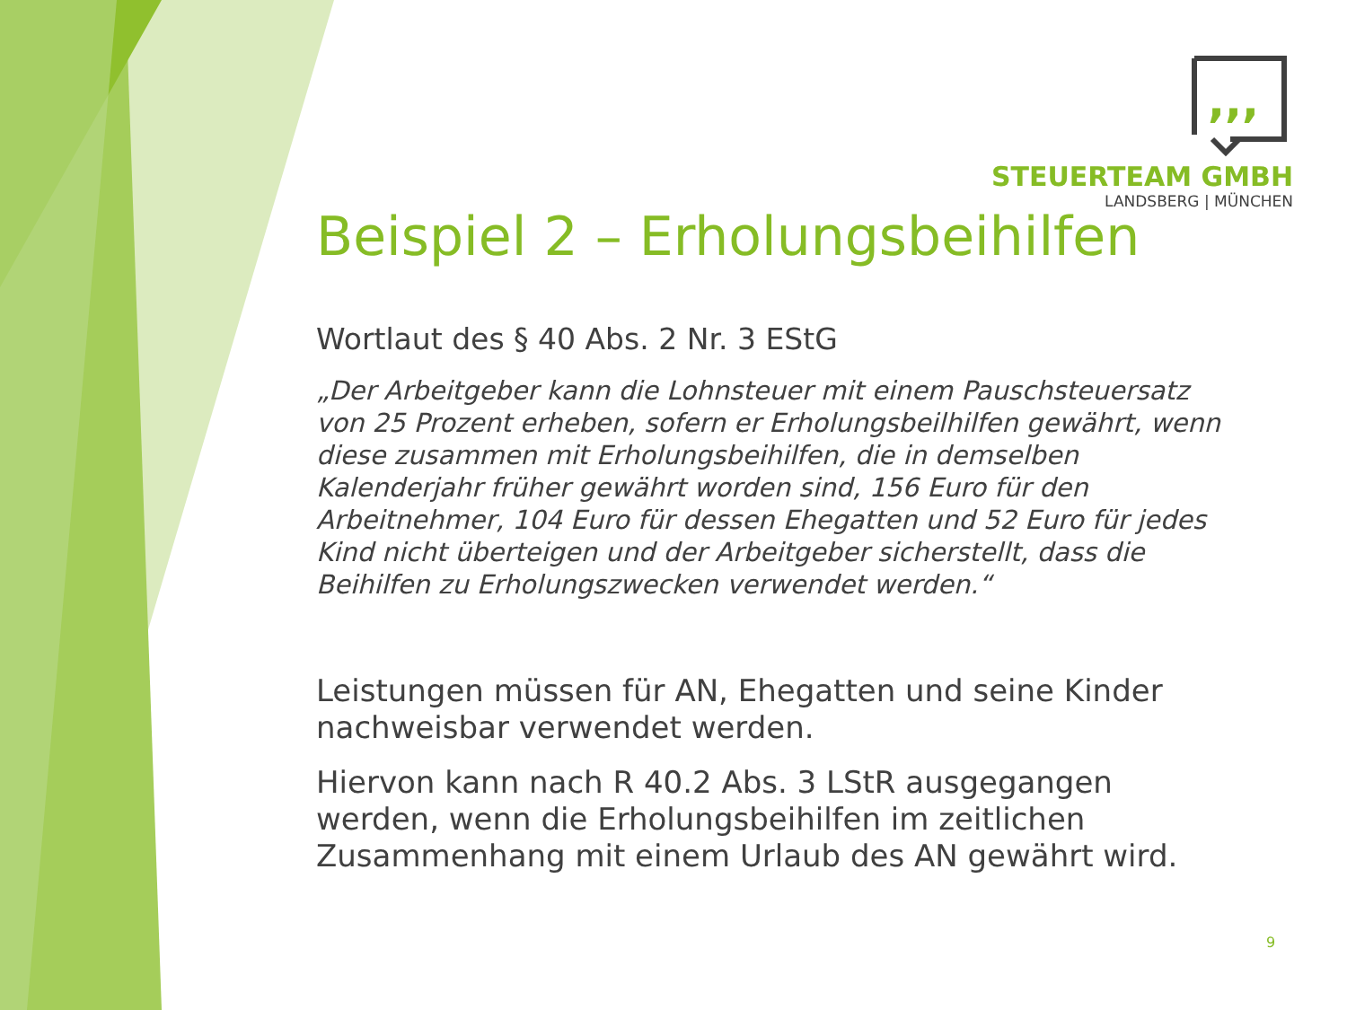,,,
STEUERTEAM GMBH
LANDSBERG | MÜNCHEN
Beispiel 2 – Erholungsbeihilfen
Wortlaut des § 40 Abs. 2 Nr. 3 EStG
„Der Arbeitgeber kann die Lohnsteuer mit einem Pauschsteuersatz von 25 Prozent erheben, sofern er Erholungsbeilhilfen gewährt, wenn diese zusammen mit Erholungsbeihilfen, die in demselben Kalenderjahr früher gewährt worden sind, 156 Euro für den Arbeitnehmer, 104 Euro für dessen Ehegatten und 52 Euro für jedes Kind nicht überteigen und der Arbeitgeber sicherstellt, dass die Beihilfen zu Erholungszwecken verwendet werden.“
Leistungen müssen für AN, Ehegatten und seine Kinder nachweisbar verwendet werden.
Hiervon kann nach R 40.2 Abs. 3 LStR ausgegangen werden, wenn die Erholungsbeihilfen im zeitlichen Zusammenhang mit einem Urlaub des AN gewährt wird.
9